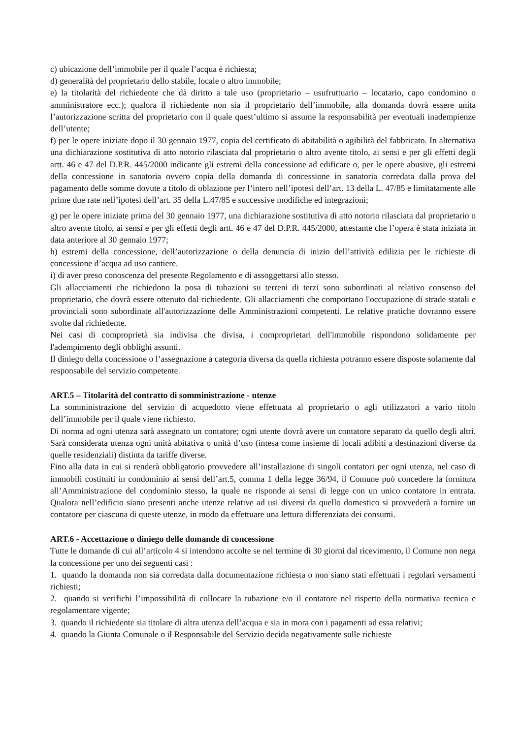c) ubicazione dell’immobile per il quale l’acqua è richiesta;
d) generalità del proprietario dello stabile, locale o altro immobile;
e) la titolarità del richiedente che dà diritto a tale uso (proprietario – usufruttuario – locatario, capo condomino o amministratore ecc.); qualora il richiedente non sia il proprietario dell’immobile, alla domanda dovrà essere unita l’autorizzazione scritta del proprietario con il quale quest’ultimo si assume la responsabilità per eventuali inadempienze dell’utente;
f) per le opere iniziate dopo il 30 gennaio 1977, copia del certificato di abitabilità o agibilità del fabbricato. In alternativa una dichiarazione sostitutiva di atto notorio rilasciata dal proprietario o altro avente titolo, ai sensi e per gli effetti degli artt. 46 e 47 del D.P.R. 445/2000 indicante gli estremi della concessione ad edificare o, per le opere abusive, gli estremi della concessione in sanatoria ovvero copia della domanda di concessione in sanatoria corredata dalla prova del pagamento delle somme dovute a titolo di oblazione per l’intero nell’ipotesi dell’art. 13 della L. 47/85 e limitatamente alle prime due rate nell’ipotesi dell’art. 35 della L.47/85 e successive modifiche ed integrazioni;
g) per le opere iniziate prima del 30 gennaio 1977, una dichiarazione sostitutiva di atto notorio rilasciata dal proprietario o altro avente titolo, ai sensi e per gli effetti degli artt. 46 e 47 del D.P.R. 445/2000, attestante che l’opera è stata iniziata in data anteriore al 30 gennaio 1977;
h) estremi della concessione, dell’autorizzazione o della denuncia di inizio dell’attività edilizia per le richieste di concessione d’acqua ad uso cantiere.
i) di aver preso conoscenza del presente Regolamento e di assoggettarsi allo stesso.
Gli allacciamenti che richiedono la posa di tubazioni su terreni di terzi sono subordinati al relativo consenso del proprietario, che dovrà essere ottenuto dal richiedente. Gli allacciamenti che comportano l'occupazione di strade statali e provinciali sono subordinate all'autorizzazione delle Amministrazioni competenti. Le relative pratiche dovranno essere svolte dal richiedente.
Nei casi di comproprietà sia indivisa che divisa, i comproprietari dell'immobile rispondono solidamente per l'adempimento degli obblighi assunti.
Il diniego della concessione o l’assegnazione a categoria diversa da quella richiesta potranno essere disposte solamente dal responsabile del servizio competente.
ART.5 – Titolarità del contratto di somministrazione - utenze
La somministrazione del servizio di acquedotto viene effettuata al proprietario o agli utilizzatori a vario titolo dell’immobile per il quale viene richiesto.
Di norma ad ogni utenza sarà assegnato un contatore; ogni utente dovrà avere un contatore separato da quello degli altri. Sarà considerata utenza ogni unità abitativa o unità d’uso (intesa come insieme di locali adibiti a destinazioni diverse da quelle residenziali) distinta da tariffe diverse.
Fino alla data in cui si renderà obbligatorio provvedere all’installazione di singoli contatori per ogni utenza, nel caso di immobili costituiti in condominio ai sensi dell’art.5, comma 1 della legge 36/94, il Comune può concedere la fornitura all’Amministrazione del condominio stesso, la quale ne risponde ai sensi di legge con un unico contatore in entrata. Qualora nell’edificio siano presenti anche utenze relative ad usi diversi da quello domestico si provvederà a fornire un contatore per ciascuna di queste utenze, in modo da effettuare una lettura differenziata dei consumi.
ART.6 - Accettazione o diniego delle domande di concessione
Tutte le domande di cui all’articolo 4 si intendono accolte se nel termine di 30 giorni dal ricevimento, il Comune non nega la concessione per uno dei seguenti casi :
1. quando la domanda non sia corredata dalla documentazione richiesta o non siano stati effettuati i regolari versamenti richiesti;
2. quando si verifichi l’impossibilità di collocare la tubazione e/o il contatore nel rispetto della normativa tecnica e regolamentare vigente;
3. quando il richiedente sia titolare di altra utenza dell’acqua e sia in mora con i pagamenti ad essa relativi;
4. quando la Giunta Comunale o il Responsabile del Servizio decida negativamente sulle richieste